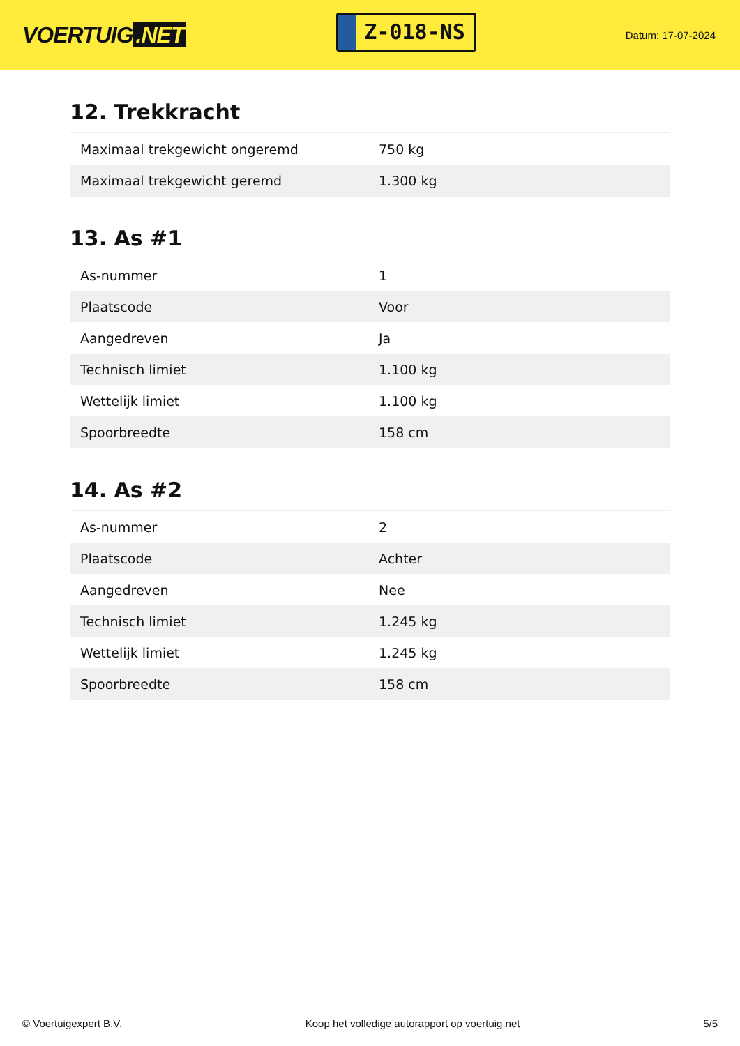VOERTUIG.NET
Z-018-NS
Datum: 17-07-2024
12. Trekkracht
| Maximaal trekgewicht ongeremd | 750 kg |
| Maximaal trekgewicht geremd | 1.300 kg |
13. As #1
| As-nummer | 1 |
| Plaatscode | Voor |
| Aangedreven | Ja |
| Technisch limiet | 1.100 kg |
| Wettelijk limiet | 1.100 kg |
| Spoorbreedte | 158 cm |
14. As #2
| As-nummer | 2 |
| Plaatscode | Achter |
| Aangedreven | Nee |
| Technisch limiet | 1.245 kg |
| Wettelijk limiet | 1.245 kg |
| Spoorbreedte | 158 cm |
© Voertuigexpert B.V. Koop het volledige autorapport op voertuig.net 5/5